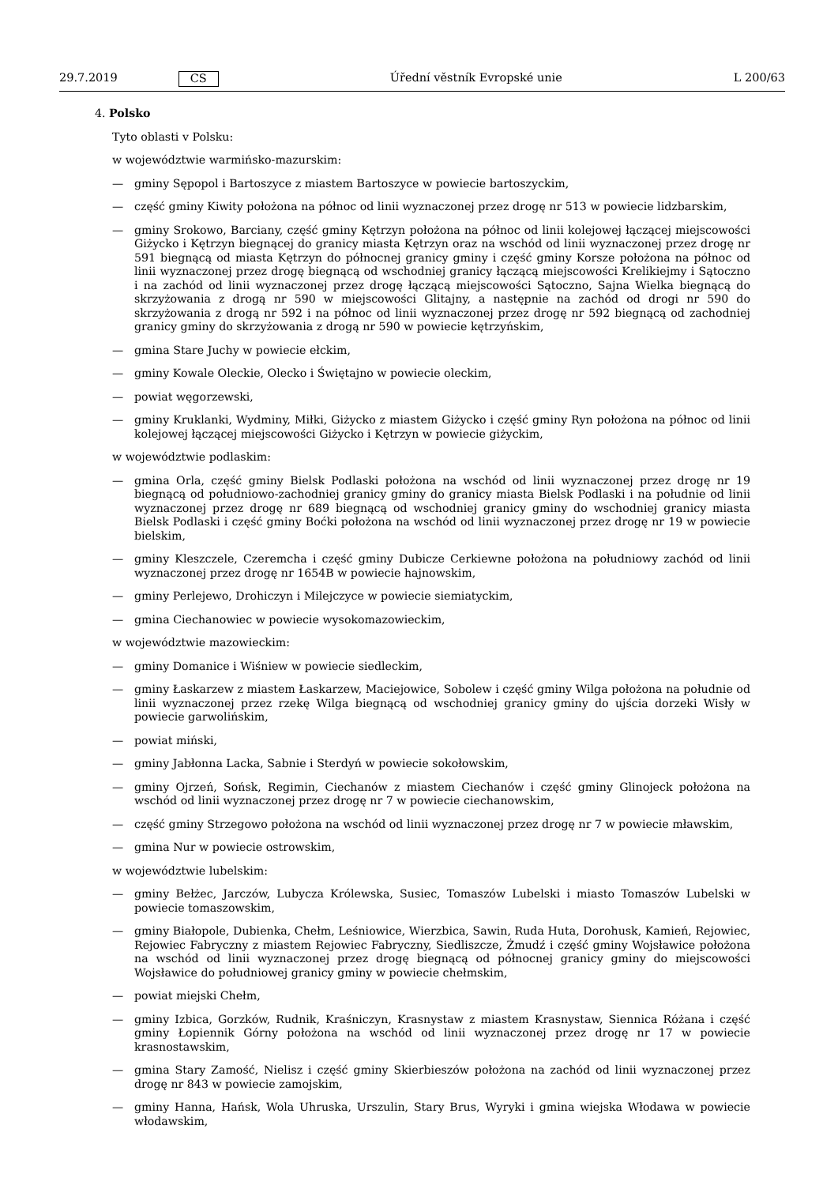29.7.2019 CS Úřední věstník Evropské unie L 200/63
4. Polsko
Tyto oblasti v Polsku:
w województwie warmińsko-mazurskim:
— gminy Sępopol i Bartoszyce z miastem Bartoszyce w powiecie bartoszyckim,
— część gminy Kiwity położona na północ od linii wyznaczonej przez drogę nr 513 w powiecie lidzbarskim,
— gminy Srokowo, Barciany, część gminy Kętrzyn położona na północ od linii kolejowej łączącej miejscowości Giżycko i Kętrzyn biegnącej do granicy miasta Kętrzyn oraz na wschód od linii wyznaczonej przez drogę nr 591 biegnącą od miasta Kętrzyn do północnej granicy gminy i część gminy Korsze położona na północ od linii wyznaczonej przez drogę biegnącą od wschodniej granicy łączącą miejscowości Krelikiejmy i Sątoczno i na zachód od linii wyznaczonej przez drogę łączącą miejscowości Sątoczno, Sajna Wielka biegnącą do skrzyżowania z drogą nr 590 w miejscowości Glitajny, a następnie na zachód od drogi nr 590 do skrzyżowania z drogą nr 592 i na północ od linii wyznaczonej przez drogę nr 592 biegnącą od zachodniej granicy gminy do skrzyżowania z drogą nr 590 w powiecie kętrzyńskim,
— gmina Stare Juchy w powiecie ełckim,
— gminy Kowale Oleckie, Olecko i Świętajno w powiecie oleckim,
— powiat węgorzewski,
— gminy Kruklanki, Wydminy, Miłki, Giżycko z miastem Giżycko i część gminy Ryn położona na północ od linii kolejowej łączącej miejscowości Giżycko i Kętrzyn w powiecie giżyckim,
w województwie podlaskim:
— gmina Orla, część gminy Bielsk Podlaski położona na wschód od linii wyznaczonej przez drogę nr 19 biegnącą od południowo-zachodniej granicy gminy do granicy miasta Bielsk Podlaski i na południe od linii wyznaczonej przez drogę nr 689 biegnącą od wschodniej granicy gminy do wschodniej granicy miasta Bielsk Podlaski i część gminy Boćki położona na wschód od linii wyznaczonej przez drogę nr 19 w powiecie bielskim,
— gminy Kleszczele, Czeremcha i część gminy Dubicze Cerkiewne położona na południowy zachód od linii wyznaczonej przez drogę nr 1654B w powiecie hajnowskim,
— gminy Perlejewo, Drohiczyn i Milejczyce w powiecie siemiatyckim,
— gmina Ciechanowiec w powiecie wysokomazowieckim,
w województwie mazowieckim:
— gminy Domanice i Wiśniew w powiecie siedleckim,
— gminy Łaskarzew z miastem Łaskarzew, Maciejowice, Sobolew i część gminy Wilga położona na południe od linii wyznaczonej przez rzekę Wilga biegnącą od wschodniej granicy gminy do ujścia dorzeki Wisły w powiecie garwolińskim,
— powiat miński,
— gminy Jabłonna Lacka, Sabnie i Sterdyń w powiecie sokołowskim,
— gminy Ojrzeń, Sońsk, Regimin, Ciechanów z miastem Ciechanów i część gminy Glinojeck położona na wschód od linii wyznaczonej przez drogę nr 7 w powiecie ciechanowskim,
— część gminy Strzegowo położona na wschód od linii wyznaczonej przez drogę nr 7 w powiecie mławskim,
— gmina Nur w powiecie ostrowskim,
w województwie lubelskim:
— gminy Bełżec, Jarczów, Lubycza Królewska, Susiec, Tomaszów Lubelski i miasto Tomaszów Lubelski w powiecie tomaszowskim,
— gminy Białopole, Dubienka, Chełm, Leśniowice, Wierzbica, Sawin, Ruda Huta, Dorohusk, Kamień, Rejowiec, Rejowiec Fabryczny z miastem Rejowiec Fabryczny, Siedliszcze, Żmudź i część gminy Wojsławice położona na wschód od linii wyznaczonej przez drogę biegnącą od północnej granicy gminy do miejscowości Wojsławice do południowej granicy gminy w powiecie chełmskim,
— powiat miejski Chełm,
— gminy Izbica, Gorzków, Rudnik, Kraśniczyn, Krasnystaw z miastem Krasnystaw, Siennica Różana i część gminy Łopiennik Górny położona na wschód od linii wyznaczonej przez drogę nr 17 w powiecie krasnostawskim,
— gmina Stary Zamość, Nielisz i część gminy Skierbieszów położona na zachód od linii wyznaczonej przez drogę nr 843 w powiecie zamojskim,
— gminy Hanna, Hańsk, Wola Uhruska, Urszulin, Stary Brus, Wyryki i gmina wiejska Włodawa w powiecie włodawskim,